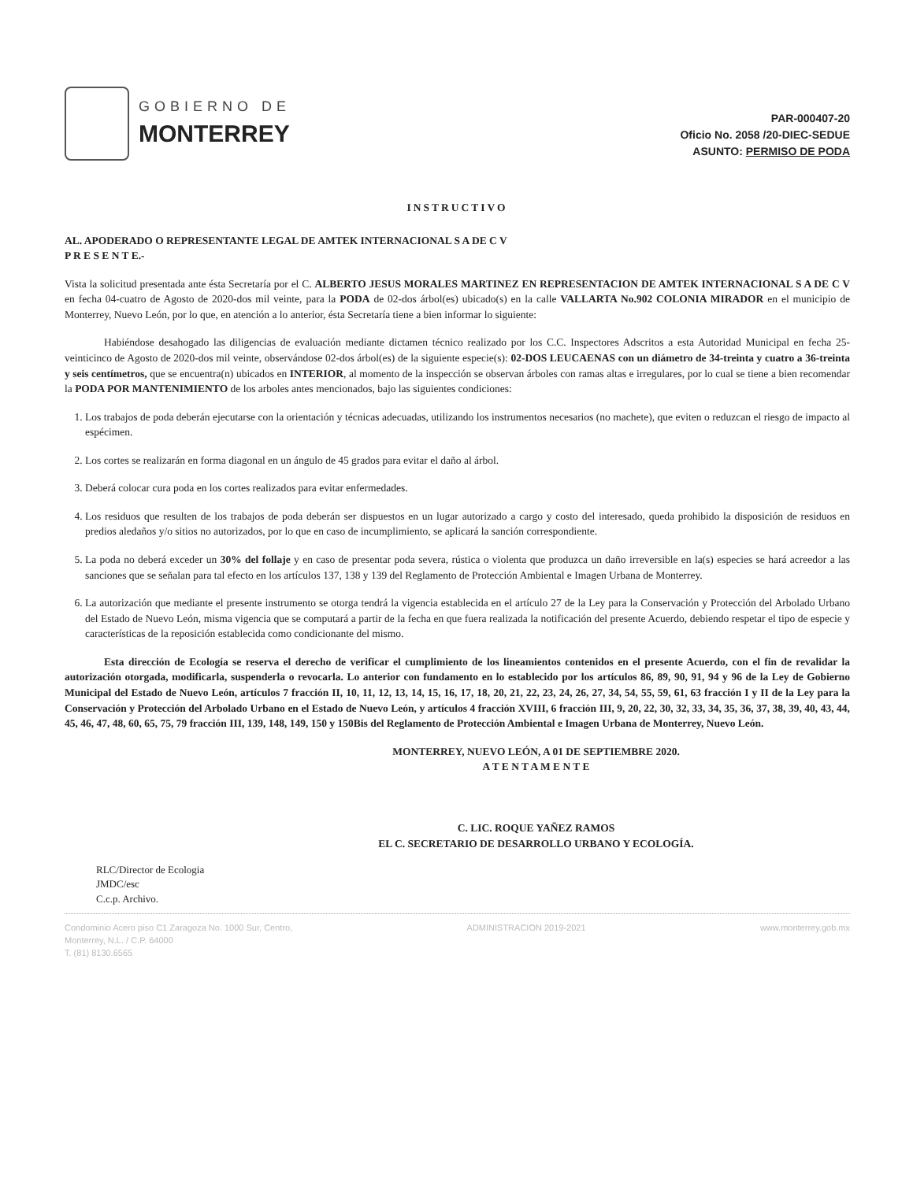GOBIERNO DE
MONTERREY
PAR-000407-20
Oficio No. 2058 /20-DIEC-SEDUE
ASUNTO: PERMISO DE PODA
INSTRUCTIVO
AL. APODERADO O REPRESENTANTE LEGAL DE AMTEK INTERNACIONAL S A DE C V
P R E S E N T E.-
Vista la solicitud presentada ante ésta Secretaría por el C. ALBERTO JESUS MORALES MARTINEZ EN REPRESENTACION DE AMTEK INTERNACIONAL S A DE C V en fecha 04-cuatro de Agosto de 2020-dos mil veinte, para la PODA de 02-dos árbol(es) ubicado(s) en la calle VALLARTA No.902 COLONIA MIRADOR en el municipio de Monterrey, Nuevo León, por lo que, en atención a lo anterior, ésta Secretaría tiene a bien informar lo siguiente:
Habiéndose desahogado las diligencias de evaluación mediante dictamen técnico realizado por los C.C. Inspectores Adscritos a esta Autoridad Municipal en fecha 25-veinticinco de Agosto de 2020-dos mil veinte, observándose 02-dos árbol(es) de la siguiente especie(s): 02-DOS LEUCAENAS con un diámetro de 34-treinta y cuatro a 36-treinta y seis centímetros, que se encuentra(n) ubicados en INTERIOR, al momento de la inspección se observan árboles con ramas altas e irregulares, por lo cual se tiene a bien recomendar la PODA POR MANTENIMIENTO de los arboles antes mencionados, bajo las siguientes condiciones:
1. Los trabajos de poda deberán ejecutarse con la orientación y técnicas adecuadas, utilizando los instrumentos necesarios (no machete), que eviten o reduzcan el riesgo de impacto al espécimen.
2. Los cortes se realizarán en forma diagonal en un ángulo de 45 grados para evitar el daño al árbol.
3. Deberá colocar cura poda en los cortes realizados para evitar enfermedades.
4. Los residuos que resulten de los trabajos de poda deberán ser dispuestos en un lugar autorizado a cargo y costo del interesado, queda prohibido la disposición de residuos en predios aledaños y/o sitios no autorizados, por lo que en caso de incumplimiento, se aplicará la sanción correspondiente.
5. La poda no deberá exceder un 30% del follaje y en caso de presentar poda severa, rústica o violenta que produzca un daño irreversible en la(s) especies se hará acreedor a las sanciones que se señalan para tal efecto en los artículos 137, 138 y 139 del Reglamento de Protección Ambiental e Imagen Urbana de Monterrey.
6. La autorización que mediante el presente instrumento se otorga tendrá la vigencia establecida en el artículo 27 de la Ley para la Conservación y Protección del Arbolado Urbano del Estado de Nuevo León, misma vigencia que se computará a partir de la fecha en que fuera realizada la notificación del presente Acuerdo, debiendo respetar el tipo de especie y características de la reposición establecida como condicionante del mismo.
Esta dirección de Ecología se reserva el derecho de verificar el cumplimiento de los lineamientos contenidos en el presente Acuerdo, con el fin de revalidar la autorización otorgada, modificarla, suspenderla o revocarla. Lo anterior con fundamento en lo establecido por los artículos 86, 89, 90, 91, 94 y 96 de la Ley de Gobierno Municipal del Estado de Nuevo León, artículos 7 fracción II, 10, 11, 12, 13, 14, 15, 16, 17, 18, 20, 21, 22, 23, 24, 26, 27, 34, 54, 55, 59, 61, 63 fracción I y II de la Ley para la Conservación y Protección del Arbolado Urbano en el Estado de Nuevo León, y artículos 4 fracción XVIII, 6 fracción III, 9, 20, 22, 30, 32, 33, 34, 35, 36, 37, 38, 39, 40, 43, 44, 45, 46, 47, 48, 60, 65, 75, 79 fracción III, 139, 148, 149, 150 y 150Bis del Reglamento de Protección Ambiental e Imagen Urbana de Monterrey, Nuevo León.
MONTERREY, NUEVO LEÓN, A 01 DE SEPTIEMBRE 2020.
A T E N T A M E N T E
C. LIC. ROQUE YAÑEZ RAMOS
EL C. SECRETARIO DE DESARROLLO URBANO Y ECOLOGÍA.
RLC/Director de Ecologia
JMDC/esc
C.c.p. Archivo.
Condominio Acero piso C1 Zaragoza No. 1000 Sur, Centro,
Monterrey, N.L. / C.P. 64000
T. (81) 8130.6565
ADMINISTRACION 2019-2021 www.monterrey.gob.mx